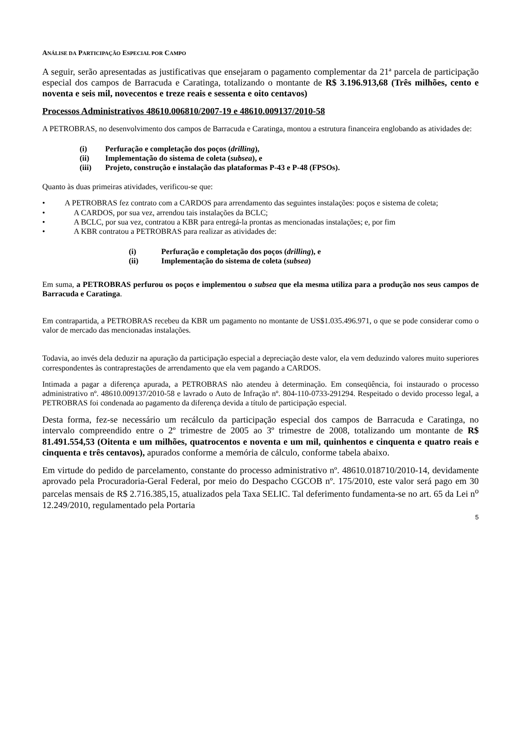ANÁLISE DA PARTICIPAÇÃO ESPECIAL POR CAMPO
A seguir, serão apresentadas as justificativas que ensejaram o pagamento complementar da 21ª parcela de participação especial dos campos de Barracuda e Caratinga, totalizando o montante de R$ 3.196.913,68 (Três milhões, cento e noventa e seis mil, novecentos e treze reais e sessenta e oito centavos)
Processos Administrativos 48610.006810/2007-19 e 48610.009137/2010-58
A PETROBRAS, no desenvolvimento dos campos de Barracuda e Caratinga, montou a estrutura financeira englobando as atividades de:
(i) Perfuração e completação dos poços (drilling),
(ii) Implementação do sistema de coleta (subsea), e
(iii) Projeto, construção e instalação das plataformas P-43 e P-48 (FPSOs).
Quanto às duas primeiras atividades, verificou-se que:
• A PETROBRAS fez contrato com a CARDOS para arrendamento das seguintes instalações: poços e sistema de coleta;
• A CARDOS, por sua vez, arrendou tais instalações da BCLC;
• A BCLC, por sua vez, contratou a KBR para entregá-la prontas as mencionadas instalações; e, por fim
• A KBR contratou a PETROBRAS para realizar as atividades de:
(i) Perfuração e completação dos poços (drilling), e
(ii) Implementação do sistema de coleta (subsea)
Em suma, a PETROBRAS perfurou os poços e implementou o subsea que ela mesma utiliza para a produção nos seus campos de Barracuda e Caratinga.
Em contrapartida, a PETROBRAS recebeu da KBR um pagamento no montante de US$1.035.496.971, o que se pode considerar como o valor de mercado das mencionadas instalações.
Todavia, ao invés dela deduzir na apuração da participação especial a depreciação deste valor, ela vem deduzindo valores muito superiores correspondentes às contraprestações de arrendamento que ela vem pagando a CARDOS.
Intimada a pagar a diferença apurada, a PETROBRAS não atendeu à determinação. Em conseqüência, foi instaurado o processo administrativo nº. 48610.009137/2010-58 e lavrado o Auto de Infração nº. 804-110-0733-291294. Respeitado o devido processo legal, a PETROBRAS foi condenada ao pagamento da diferença devida a título de participação especial.
Desta forma, fez-se necessário um recálculo da participação especial dos campos de Barracuda e Caratinga, no intervalo compreendido entre o 2º trimestre de 2005 ao 3º trimestre de 2008, totalizando um montante de R$ 81.491.554,53 (Oitenta e um milhões, quatrocentos e noventa e um mil, quinhentos e cinquenta e quatro reais e cinquenta e três centavos), apurados conforme a memória de cálculo, conforme tabela abaixo.
Em virtude do pedido de parcelamento, constante do processo administrativo nº. 48610.018710/2010-14, devidamente aprovado pela Procuradoria-Geral Federal, por meio do Despacho CGCOB nº. 175/2010, este valor será pago em 30 parcelas mensais de R$ 2.716.385,15, atualizados pela Taxa SELIC. Tal deferimento fundamenta-se no art. 65 da Lei n<sup>o</sup> 12.249/2010, regulamentado pela Portaria
5